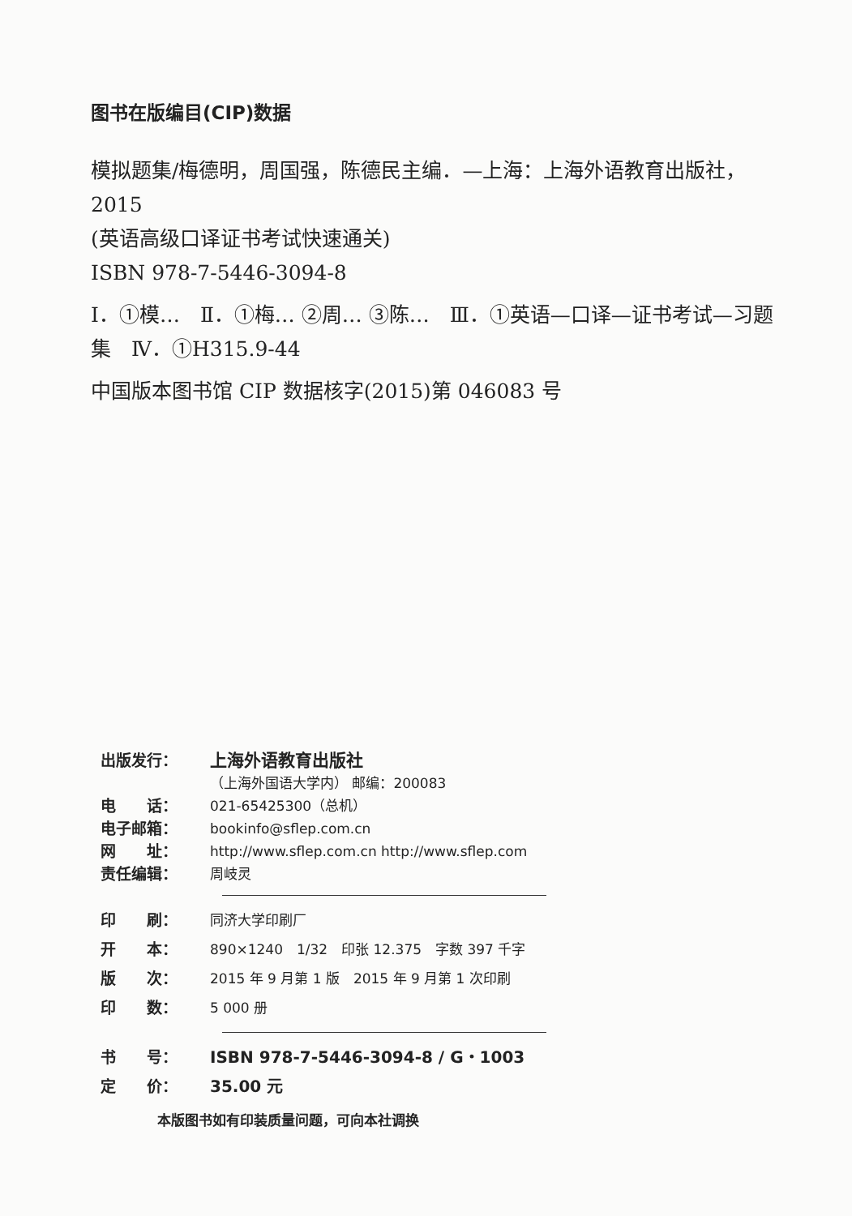图书在版编目(CIP)数据
模拟题集/梅德明，周国强，陈德民主编．—上海：上海外语教育出版社，2015
(英语高级口译证书考试快速通关)
ISBN 978-7-5446-3094-8
Ⅰ．①模…　Ⅱ．①梅… ②周… ③陈…　Ⅲ．①英语—口译—证书考试—习题集　Ⅳ．①H315.9-44
中国版本图书馆 CIP 数据核字(2015)第 046083 号
出版发行： 上海外语教育出版社
（上海外国语大学内） 邮编：200083
电　　话： 021-65425300（总机）
电子邮箱： bookinfo@sflep.com.cn
网　　址： http://www.sflep.com.cn http://www.sflep.com
责任编辑： 周岐灵
印　　刷： 同济大学印刷厂
开　　本： 890×1240　1/32　印张 12.375　字数 397 千字
版　　次： 2015 年 9 月第 1 版　2015 年 9 月第 1 次印刷
印　　数： 5 000 册
书　　号： ISBN 978-7-5446-3094-8 / G・1003
定　　价： 35.00 元
本版图书如有印装质量问题，可向本社调换